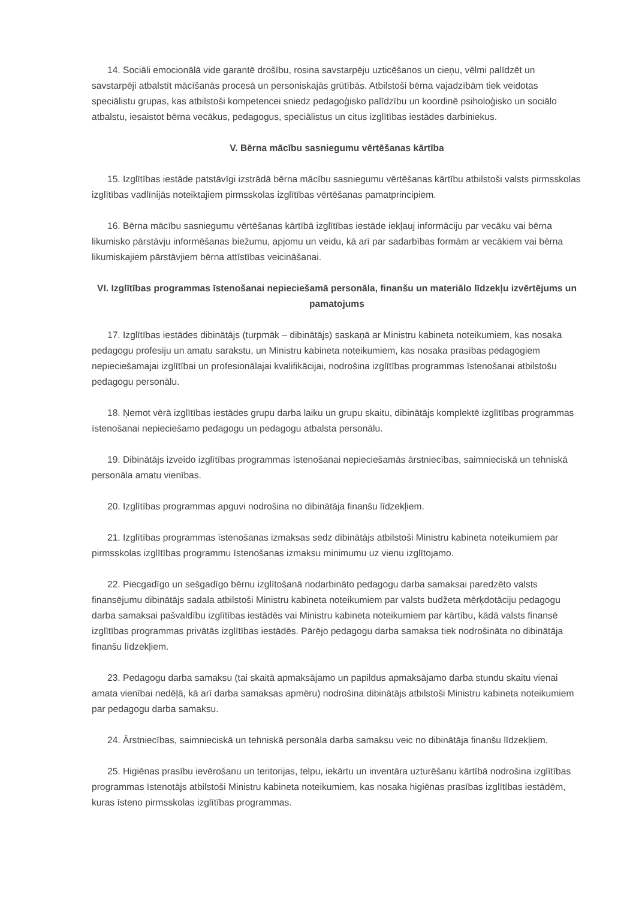14. Sociāli emocionālā vide garantē drošību, rosina savstarpēju uzticēšanos un cieņu, vēlmi palīdzēt un savstarpēji atbalstīt mācīšanās procesā un personiskajās grūtībās. Atbilstoši bērna vajadzībām tiek veidotas speciālistu grupas, kas atbilstoši kompetencei sniedz pedagoģisko palīdzību un koordinē psiholoģisko un sociālo atbalstu, iesaistot bērna vecākus, pedagogus, speciālistus un citus izglītības iestādes darbiniekus.
V. Bērna mācību sasniegumu vērtēšanas kārtība
15. Izglītības iestāde patstāvīgi izstrādā bērna mācību sasniegumu vērtēšanas kārtību atbilstoši valsts pirmsskolas izglītības vadlīnijās noteiktajiem pirmsskolas izglītības vērtēšanas pamatprincipiem.
16. Bērna mācību sasniegumu vērtēšanas kārtībā izglītības iestāde iekļauj informāciju par vecāku vai bērna likumisko pārstāvju informēšanas biežumu, apjomu un veidu, kā arī par sadarbības formām ar vecākiem vai bērna likumiskajiem pārstāvjiem bērna attīstības veicināšanai.
VI. Izglītības programmas īstenošanai nepieciešamā personāla, finanšu un materiālo līdzekļu izvērtējums un pamatojums
17. Izglītības iestādes dibinātājs (turpmāk – dibinātājs) saskaņā ar Ministru kabineta noteikumiem, kas nosaka pedagogu profesiju un amatu sarakstu, un Ministru kabineta noteikumiem, kas nosaka prasības pedagogiem nepieciešamajai izglītībai un profesionālajai kvalifikācijai, nodrošina izglītības programmas īstenošanai atbilstošu pedagogu personālu.
18. Ņemot vērā izglītības iestādes grupu darba laiku un grupu skaitu, dibinātājs komplektē izglītības programmas īstenošanai nepieciešamo pedagogu un pedagogu atbalsta personālu.
19. Dibinātājs izveido izglītības programmas īstenošanai nepieciešamās ārstniecības, saimnieciskā un tehniskā personāla amatu vienības.
20. Izglītības programmas apguvi nodrošina no dibinātāja finanšu līdzekļiem.
21. Izglītības programmas īstenošanas izmaksas sedz dibinātājs atbilstoši Ministru kabineta noteikumiem par pirmsskolas izglītības programmu īstenošanas izmaksu minimumu uz vienu izglītojamo.
22. Piecgadīgo un sešgadīgo bērnu izglītošanā nodarbināto pedagogu darba samaksai paredzēto valsts finansējumu dibinātājs sadala atbilstoši Ministru kabineta noteikumiem par valsts budžeta mērķdotāciju pedagogu darba samaksai pašvaldību izglītības iestādēs vai Ministru kabineta noteikumiem par kārtību, kādā valsts finansē izglītības programmas privātās izglītības iestādēs. Pārējo pedagogu darba samaksa tiek nodrošināta no dibinātāja finanšu līdzekļiem.
23. Pedagogu darba samaksu (tai skaitā apmaksājamo un papildus apmaksājamo darba stundu skaitu vienai amata vienībai nedēļā, kā arī darba samaksas apmēru) nodrošina dibinātājs atbilstoši Ministru kabineta noteikumiem par pedagogu darba samaksu.
24. Ārstniecības, saimnieciskā un tehniskā personāla darba samaksu veic no dibinātāja finanšu līdzekļiem.
25. Higiēnas prasību ievērošanu un teritorijas, telpu, iekārtu un inventāra uzturēšanu kārtībā nodrošina izglītības programmas īstenotājs atbilstoši Ministru kabineta noteikumiem, kas nosaka higiēnas prasības izglītības iestādēm, kuras īsteno pirmsskolas izglītības programmas.